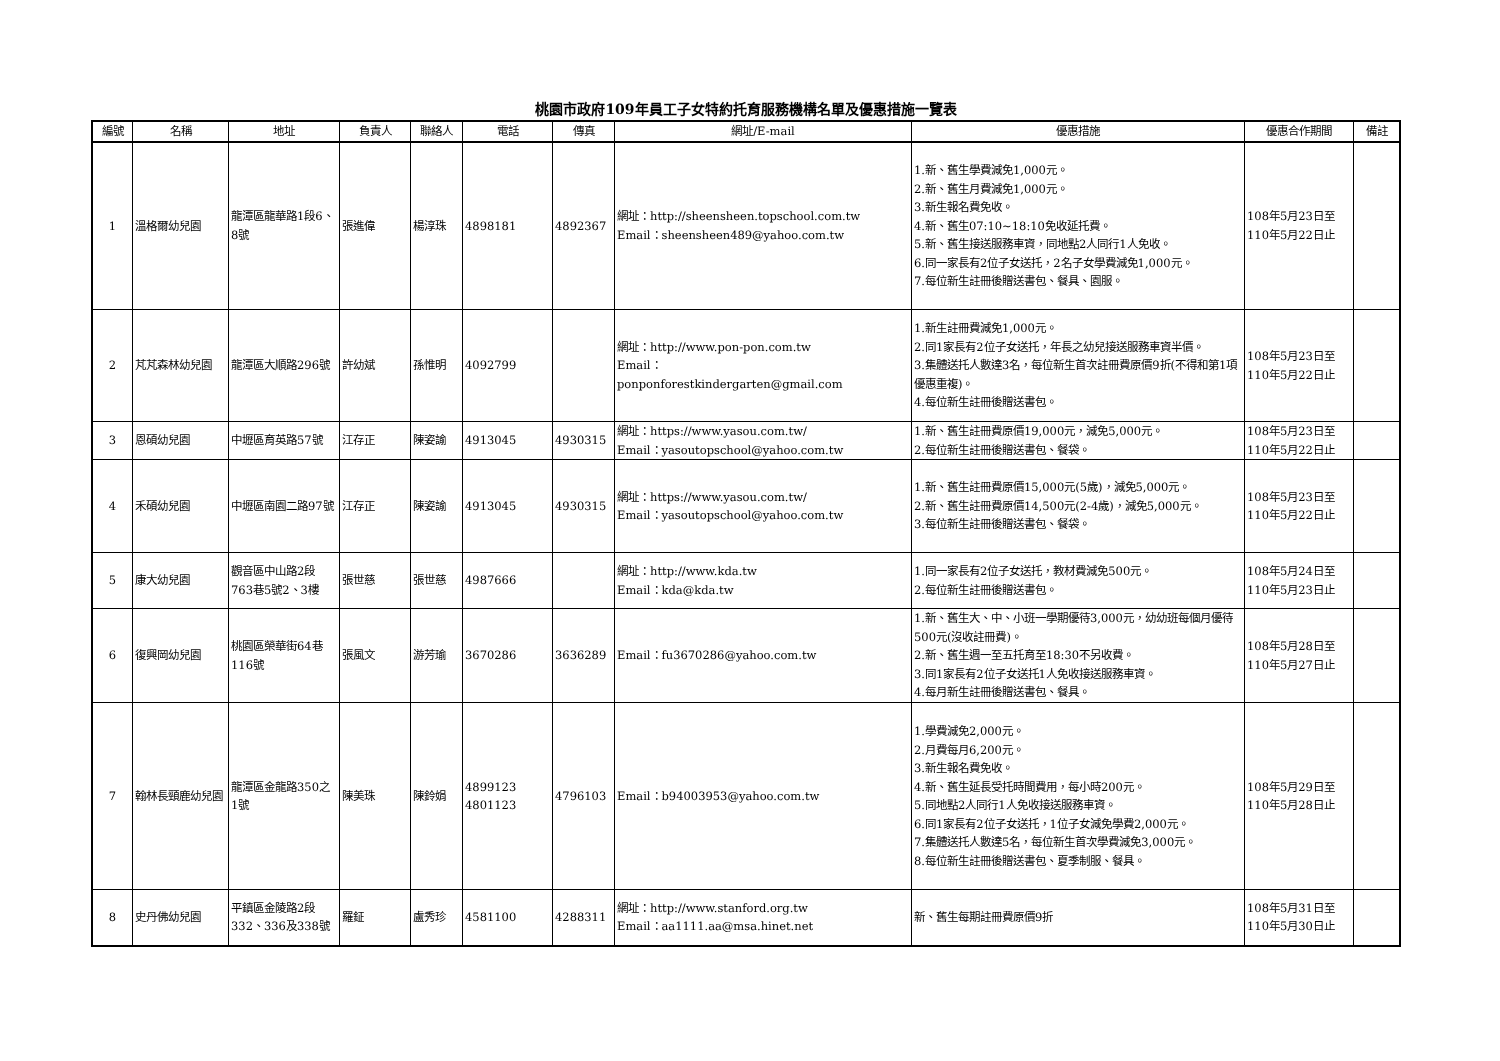桃園市政府109年員工子女特約托育服務機構名單及優惠措施一覽表
| 編號 | 名稱 | 地址 | 負責人 | 聯絡人 | 電話 | 傳真 | 網址/E-mail | 優惠措施 | 優惠合作期間 | 備註 |
| --- | --- | --- | --- | --- | --- | --- | --- | --- | --- | --- |
| 1 | 溫格爾幼兒園 | 龍潭區龍華路1段6、8號 | 張進偉 | 楊淳珠 | 4898181 | 4892367 | 網址：http://sheensheen.topschool.com.tw Email：sheensheen489@yahoo.com.tw | 1.新、舊生學費減免1,000元。 2.新、舊生月費減免1,000元。 3.新生報名費免收。 4.新、舊生07:10~18:10免收延托費。 5.新、舊生接送服務車資，同地點2人同行1人免收。 6.同一家長有2位子女送托，2名子女學費減免1,000元。 7.每位新生註冊後贈送書包、餐具、園服。 | 108年5月23日至 110年5月22日止 | |
| 2 | 芃芃森林幼兒園 | 龍潭區大順路296號 | 許幼斌 | 孫惟明 | 4092799 | | 網址：http://www.pon-pon.com.tw Email： ponponforestkindergarten@gmail.com | 1.新生註冊費減免1,000元。 2.同1家長有2位子女送托，年長之幼兒接送服務車資半價。 3.集體送托人數達3名，每位新生首次註冊費原價9折(不得和第1項優惠重複)。 4.每位新生註冊後贈送書包。 | 108年5月23日至 110年5月22日止 | |
| 3 | 恩碩幼兒園 | 中壢區育英路57號 | 江存正 | 陳姿諭 | 4913045 | 4930315 | 網址：https://www.yasou.com.tw/ Email：yasoutopschool@yahoo.com.tw | 1.新、舊生註冊費原價19,000元，減免5,000元。 2.每位新生註冊後贈送書包、餐袋。 | 108年5月23日至 110年5月22日止 | |
| 4 | 禾碩幼兒園 | 中壢區南園二路97號 | 江存正 | 陳姿諭 | 4913045 | 4930315 | 網址：https://www.yasou.com.tw/ Email：yasoutopschool@yahoo.com.tw | 1.新、舊生註冊費原價15,000元(5歲)，減免5,000元。 2.新、舊生註冊費原價14,500元(2-4歲)，減免5,000元。 3.每位新生註冊後贈送書包、餐袋。 | 108年5月23日至 110年5月22日止 | |
| 5 | 康大幼兒園 | 觀音區中山路2段763巷5號2、3樓 | 張世慈 | 張世慈 | 4987666 | | 網址：http://www.kda.tw Email：kda@kda.tw | 1.同一家長有2位子女送托，教材費減免500元。 2.每位新生註冊後贈送書包。 | 108年5月24日至 110年5月23日止 | |
| 6 | 復興岡幼兒園 | 桃園區榮華街64巷116號 | 張風文 | 游芳瑜 | 3670286 | 3636289 | Email：fu3670286@yahoo.com.tw | 1.新、舊生大、中、小班一學期優待3,000元，幼幼班每個月優待500元(沒收註冊費)。 2.新、舊生週一至五托育至18:30不另收費。 3.同1家長有2位子女送托1人免收接送服務車資。 4.每月新生註冊後贈送書包、餐具。 | 108年5月28日至 110年5月27日止 | |
| 7 | 翰林長頸鹿幼兒園 | 龍潭區金龍路350之1號 | 陳美珠 | 陳鈴娟 | 4899123 4801123 | 4796103 | Email：b94003953@yahoo.com.tw | 1.學費減免2,000元。 2.月費每月6,200元。 3.新生報名費免收。 4.新、舊生延長受托時間費用，每小時200元。 5.同地點2人同行1人免收接送服務車資。 6.同1家長有2位子女送托，1位子女減免學費2,000元。 7.集體送托人數達5名，每位新生首次學費減免3,000元。 8.每位新生註冊後贈送書包、夏季制服、餐具。 | 108年5月29日至 110年5月28日止 | |
| 8 | 史丹佛幼兒園 | 平鎮區金陵路2段332、336及338號 | 羅鉦 | 盧秀珍 | 4581100 | 4288311 | 網址：http://www.stanford.org.tw Email：aa1111.aa@msa.hinet.net | 新、舊生每期註冊費原價9折 | 108年5月31日至 110年5月30日止 | |